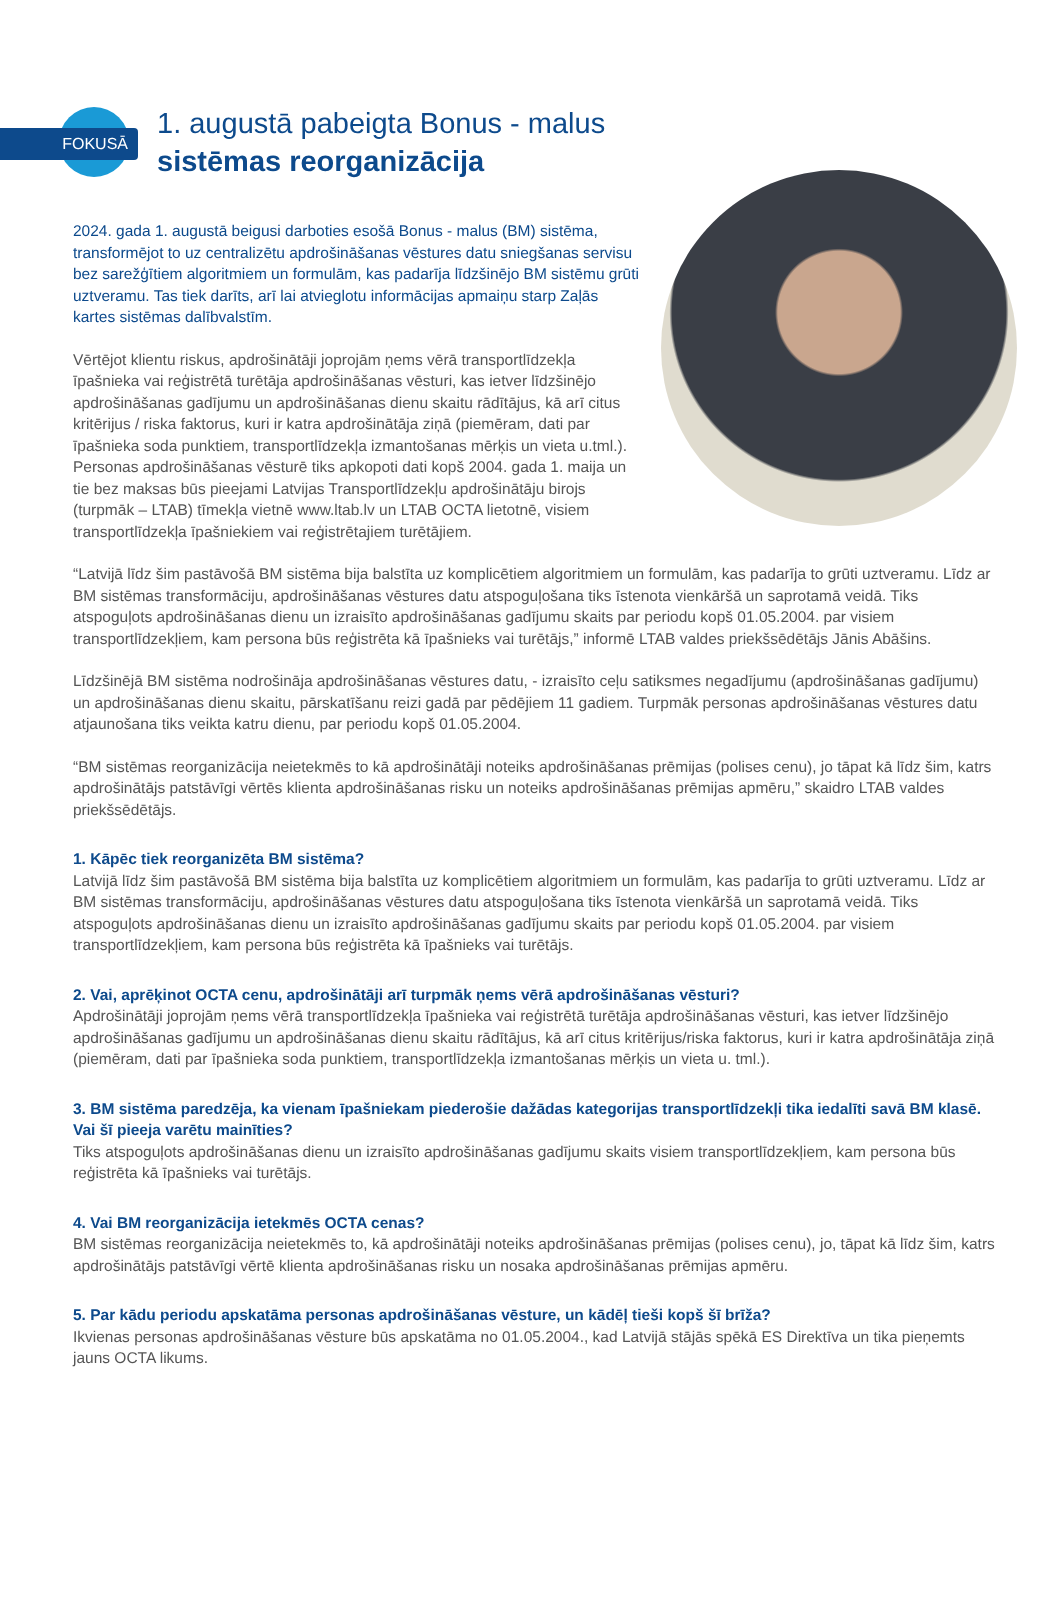FOKUSĀ
1. augustā pabeigta Bonus - malus
sistēmas reorganizācija
2024. gada 1. augustā beigusi darboties esošā Bonus - malus (BM) sistēma, transformējot to uz centralizētu apdrošināšanas vēstures datu sniegšanas servisu bez sarežģītiem algoritmiem un formulām, kas padarīja līdzšinējo BM sistēmu grūti uztveramu. Tas tiek darīts, arī lai atvieglotu informācijas apmaiņu starp Zaļās kartes sistēmas dalībvalstīm.
Vērtējot klientu riskus, apdrošinātāji joprojām ņems vērā transportlīdzekļa īpašnieka vai reģistrētā turētāja apdrošināšanas vēsturi, kas ietver līdzšinējo apdrošināšanas gadījumu un apdrošināšanas dienu skaitu rādītājus, kā arī citus kritērijus / riska faktorus, kuri ir katra apdrošinātāja ziņā (piemēram, dati par īpašnieka soda punktiem, transportlīdzekļa izmantošanas mērķis un vieta u.tml.). Personas apdrošināšanas vēsturē tiks apkopoti dati kopš 2004. gada 1. maija un tie bez maksas būs pieejami Latvijas Transportlīdzekļu apdrošinātāju birojs (turpmāk – LTAB) tīmekļa vietnē www.ltab.lv un LTAB OCTA lietotnē, visiem transportlīdzekļa īpašniekiem vai reģistrētajiem turētājiem.
“Latvijā līdz šim pastāvošā BM sistēma bija balstīta uz komplicētiem algoritmiem un formulām, kas padarīja to grūti uztveramu. Līdz ar BM sistēmas transformāciju, apdrošināšanas vēstures datu atspoguļošana tiks īstenota vienkāršā un saprotamā veidā. Tiks atspoguļots apdrošināšanas dienu un izraisīto apdrošināšanas gadījumu skaits par periodu kopš 01.05.2004. par visiem transportlīdzekļiem, kam persona būs reģistrēta kā īpašnieks vai turētājs,” informē LTAB valdes priekšsēdētājs Jānis Abāšins.
Līdzšinējā BM sistēma nodrošināja apdrošināšanas vēstures datu, - izraisīto ceļu satiksmes negadījumu (apdrošināšanas gadījumu) un apdrošināšanas dienu skaitu, pārskatīšanu reizi gadā par pēdējiem 11 gadiem. Turpmāk personas apdrošināšanas vēstures datu atjaunošana tiks veikta katru dienu, par periodu kopš 01.05.2004.
“BM sistēmas reorganizācija neietekmēs to kā apdrošinātāji noteiks apdrošināšanas prēmijas (polises cenu), jo tāpat kā līdz šim, katrs apdrošinātājs patstāvīgi vērtēs klienta apdrošināšanas risku un noteiks apdrošināšanas prēmijas apmēru,” skaidro LTAB valdes priekšsēdētājs.
1. Kāpēc tiek reorganizēta BM sistēma?
Latvijā līdz šim pastāvošā BM sistēma bija balstīta uz komplicētiem algoritmiem un formulām, kas padarīja to grūti uztveramu. Līdz ar BM sistēmas transformāciju, apdrošināšanas vēstures datu atspoguļošana tiks īstenota vienkāršā un saprotamā veidā. Tiks atspoguļots apdrošināšanas dienu un izraisīto apdrošināšanas gadījumu skaits par periodu kopš 01.05.2004. par visiem transportlīdzekļiem, kam persona būs reģistrēta kā īpašnieks vai turētājs.
2. Vai, aprēķinot OCTA cenu, apdrošinātāji arī turpmāk ņems vērā apdrošināšanas vēsturi?
Apdrošinātāji joprojām ņems vērā transportlīdzekļa īpašnieka vai reģistrētā turētāja apdrošināšanas vēsturi, kas ietver līdzšinējo apdrošināšanas gadījumu un apdrošināšanas dienu skaitu rādītājus, kā arī citus kritērijus/riska faktorus, kuri ir katra apdrošinātāja ziņā (piemēram, dati par īpašnieka soda punktiem, transportlīdzekļa izmantošanas mērķis un vieta u. tml.).
3. BM sistēma paredzēja, ka vienam īpašniekam piederošie dažādas kategorijas transportlīdzekļi tika iedalīti savā BM klasē. Vai šī pieeja varētu mainīties?
Tiks atspoguļots apdrošināšanas dienu un izraisīto apdrošināšanas gadījumu skaits visiem transportlīdzekļiem, kam persona būs reģistrēta kā īpašnieks vai turētājs.
4. Vai BM reorganizācija ietekmēs OCTA cenas?
BM sistēmas reorganizācija neietekmēs to, kā apdrošinātāji noteiks apdrošināšanas prēmijas (polises cenu), jo, tāpat kā līdz šim, katrs apdrošinātājs patstāvīgi vērtē klienta apdrošināšanas risku un nosaka apdrošināšanas prēmijas apmēru.
5. Par kādu periodu apskatāma personas apdrošināšanas vēsture, un kādēļ tieši kopš šī brīža?
Ikvienas personas apdrošināšanas vēsture būs apskatāma no 01.05.2004., kad Latvijā stājās spēkā ES Direktīva un tika pieņemts jauns OCTA likums.